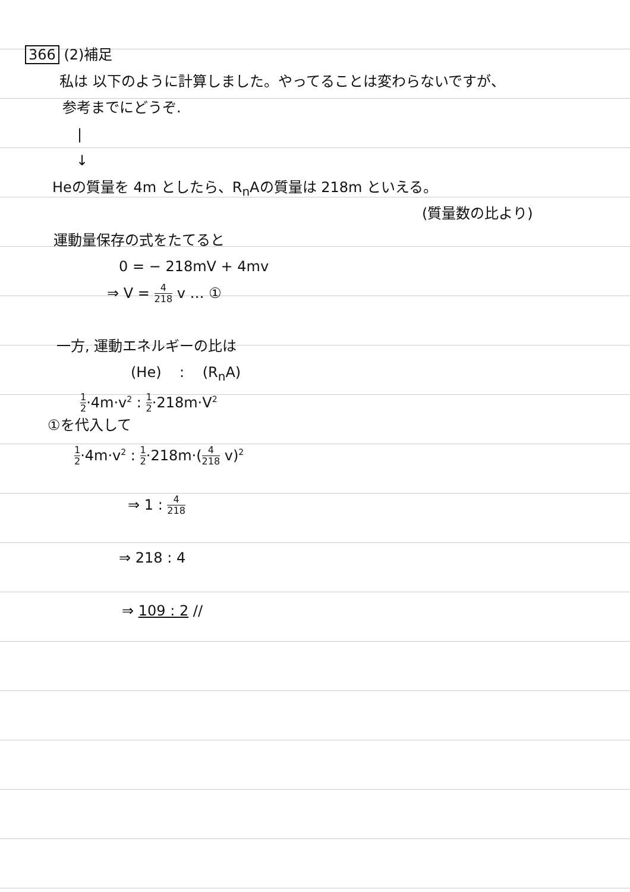366 (2)補足
私は 以下のように計算しました。やってることは変わらないですが、
参考までにどうぞ.
|
↓
Heの質量を 4m としたら、R<sub>n</sub>Aの質量は 218m といえる。
(質量数の比より)
運動量保存の式をたてると
0 = − 218mV + 4mv
⇒ V = 4 218 v … ①
一方, 運動エネルギーの比は
(He) : (R<sub>n</sub>A)
1 2·4m·v<sup>2</sup> : 1 2·218m·V<sup>2</sup>
①を代入して
1 2·4m·v<sup>2</sup> : 1 2·218m·(4 218 v)<sup>2</sup>
⇒ 1 : 4 218
⇒ 218 : 4
⇒ 109 : 2 //